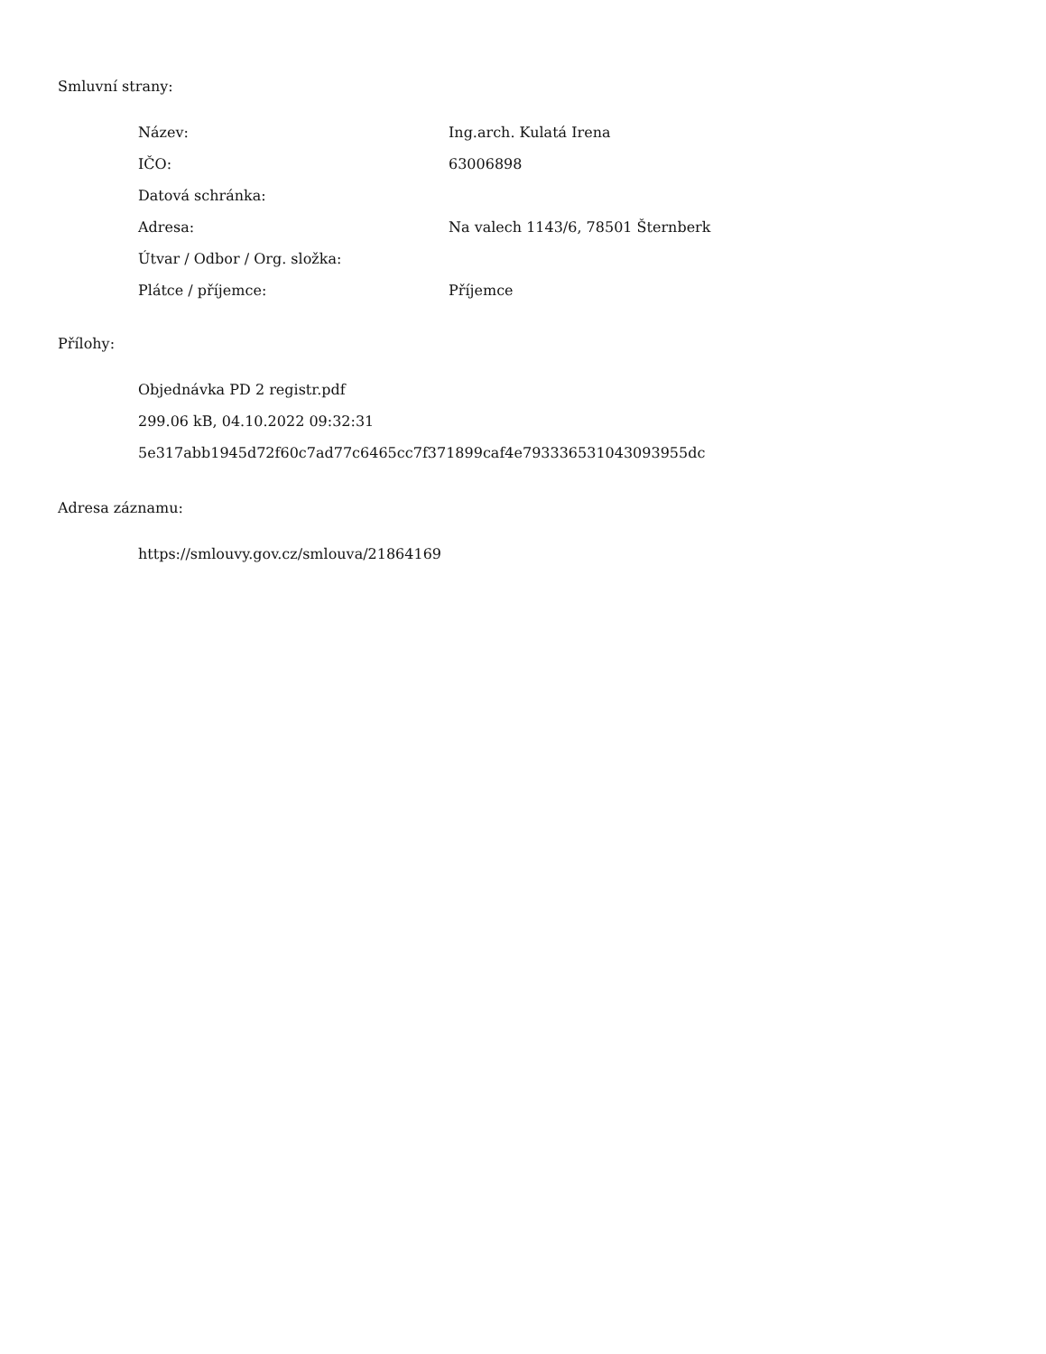Smluvní strany:
| Název: | Ing.arch. Kulatá Irena |
| IČO: | 63006898 |
| Datová schránka: | |
| Adresa: | Na valech 1143/6, 78501 Šternberk |
| Útvar / Odbor / Org. složka: | |
| Plátce / příjemce: | Příjemce |
Přílohy:
Objednávka PD 2 registr.pdf
299.06 kB, 04.10.2022 09:32:31
5e317abb1945d72f60c7ad77c6465cc7f371899caf4e793336531043093955dc
Adresa záznamu:
https://smlouvy.gov.cz/smlouva/21864169